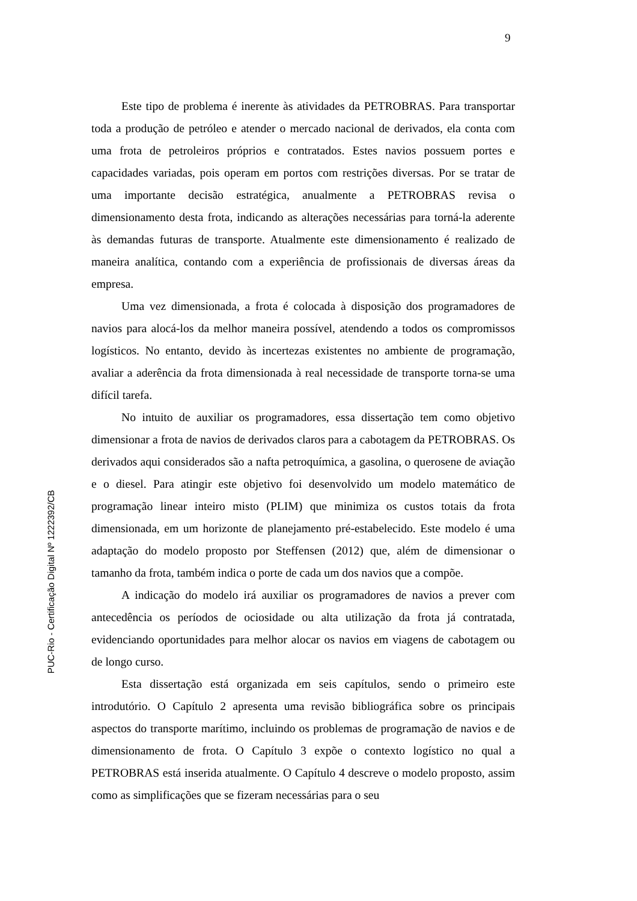9
PUC-Rio - Certificação Digital Nº 1222392/CB
Este tipo de problema é inerente às atividades da PETROBRAS. Para transportar toda a produção de petróleo e atender o mercado nacional de derivados, ela conta com uma frota de petroleiros próprios e contratados. Estes navios possuem portes e capacidades variadas, pois operam em portos com restrições diversas. Por se tratar de uma importante decisão estratégica, anualmente a PETROBRAS revisa o dimensionamento desta frota, indicando as alterações necessárias para torná-la aderente às demandas futuras de transporte. Atualmente este dimensionamento é realizado de maneira analítica, contando com a experiência de profissionais de diversas áreas da empresa.
Uma vez dimensionada, a frota é colocada à disposição dos programadores de navios para alocá-los da melhor maneira possível, atendendo a todos os compromissos logísticos. No entanto, devido às incertezas existentes no ambiente de programação, avaliar a aderência da frota dimensionada à real necessidade de transporte torna-se uma difícil tarefa.
No intuito de auxiliar os programadores, essa dissertação tem como objetivo dimensionar a frota de navios de derivados claros para a cabotagem da PETROBRAS. Os derivados aqui considerados são a nafta petroquímica, a gasolina, o querosene de aviação e o diesel. Para atingir este objetivo foi desenvolvido um modelo matemático de programação linear inteiro misto (PLIM) que minimiza os custos totais da frota dimensionada, em um horizonte de planejamento pré-estabelecido. Este modelo é uma adaptação do modelo proposto por Steffensen (2012) que, além de dimensionar o tamanho da frota, também indica o porte de cada um dos navios que a compõe.
A indicação do modelo irá auxiliar os programadores de navios a prever com antecedência os períodos de ociosidade ou alta utilização da frota já contratada, evidenciando oportunidades para melhor alocar os navios em viagens de cabotagem ou de longo curso.
Esta dissertação está organizada em seis capítulos, sendo o primeiro este introdutório. O Capítulo 2 apresenta uma revisão bibliográfica sobre os principais aspectos do transporte marítimo, incluindo os problemas de programação de navios e de dimensionamento de frota. O Capítulo 3 expõe o contexto logístico no qual a PETROBRAS está inserida atualmente. O Capítulo 4 descreve o modelo proposto, assim como as simplificações que se fizeram necessárias para o seu